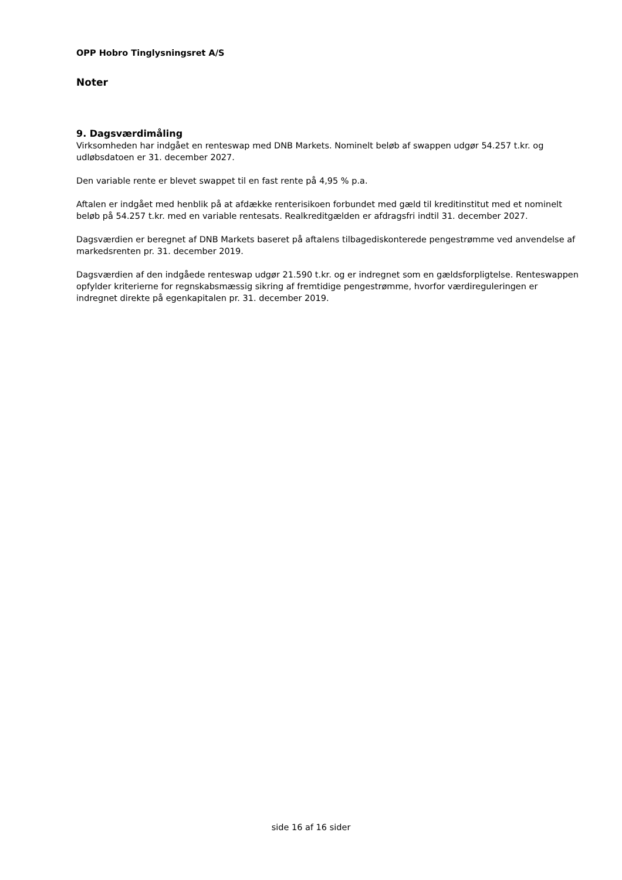OPP Hobro Tinglysningsret A/S
Noter
9. Dagsværdimåling
Virksomheden har indgået en renteswap med DNB Markets. Nominelt beløb af swappen udgør 54.257 t.kr. og udløbsdatoen er 31. december 2027.
Den variable rente er blevet swappet til en fast rente på 4,95 % p.a.
Aftalen er indgået med henblik på at afdække renterisikoen forbundet med gæld til kreditinstitut med et nominelt beløb på 54.257 t.kr. med en variable rentesats. Realkreditgælden er afdragsfri indtil 31. december 2027.
Dagsværdien er beregnet af DNB Markets baseret på aftalens tilbagediskonterede pengestrømme ved anvendelse af markedsrenten pr. 31. december 2019.
Dagsværdien af den indgåede renteswap udgør 21.590 t.kr. og er indregnet som en gældsforpligtelse. Renteswappen opfylder kriterierne for regnskabsmæssig sikring af fremtidige pengestrømme, hvorfor værdireguleringen er indregnet direkte på egenkapitalen pr. 31. december 2019.
side 16 af 16 sider